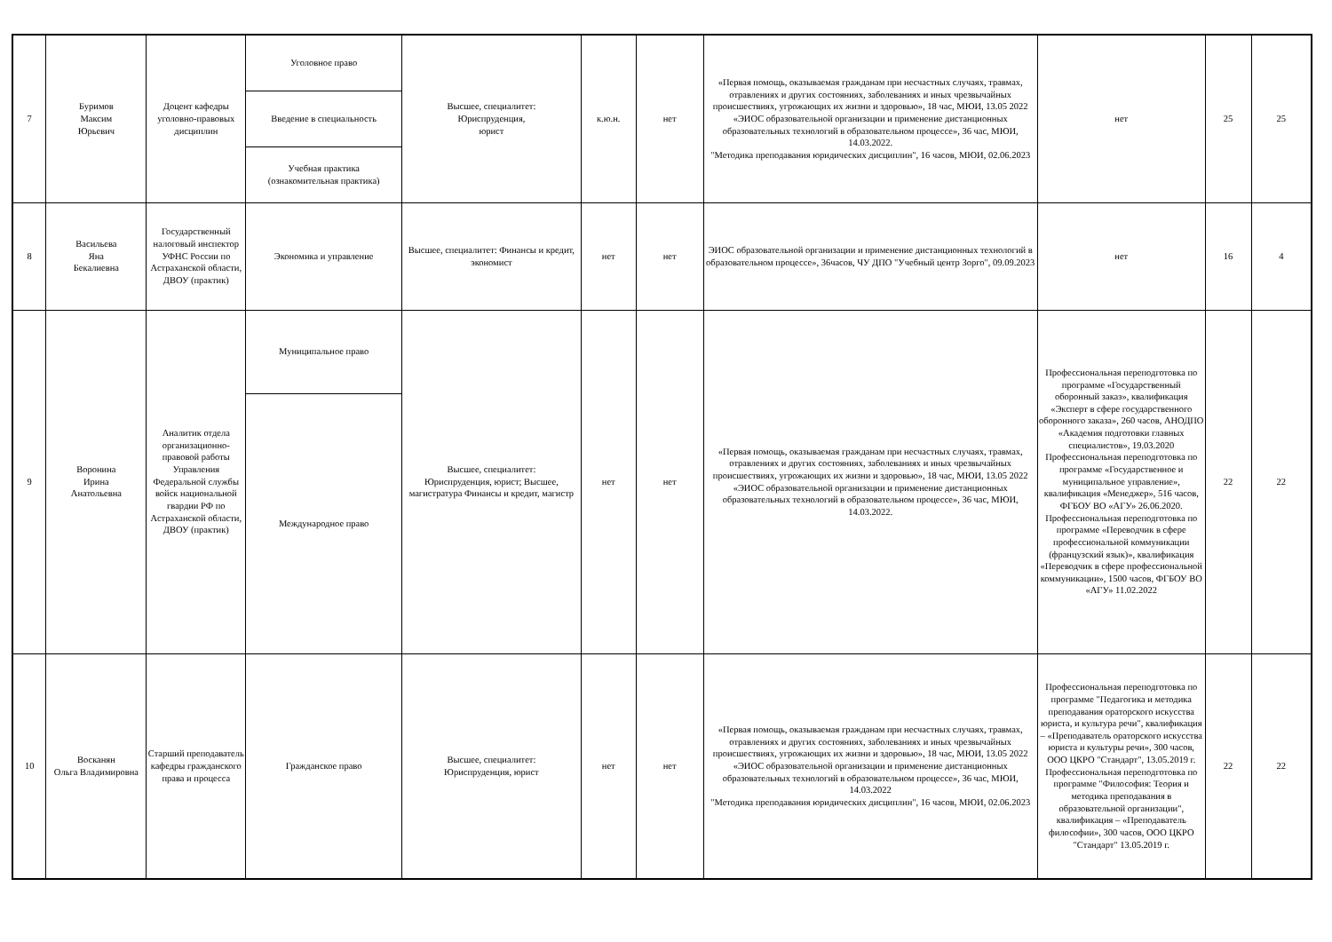| 7 | Буримов Максим Юрьевич | Доцент кафедры уголовно-правовых дисциплин | Уголовное право | Высшее, специалитет: Юриспруденция, юрист | к.ю.н. | нет | «Первая помощь, оказываемая гражданам при несчастных случаях, травмах, отравлениях и других состояниях, заболеваниях и иных чрезвычайных происшествиях, угрожающих их жизни и здоровью», 18 час, МЮИ, 13.05 2022 «ЭИОС образовательной организации и применение дистанционных образовательных технологий в образовательном процессе», 36 час, МЮИ, 14.03.2022. "Методика преподавания юридических дисциплин", 16 часов, МЮИ, 02.06.2023 | нет | 25 | 25 |
| | | | Введение в специальность | | | | | | | |
| | | | Учебная практика (ознакомительная практика) | | | | | | | |
| 8 | Васильева Яна Бекалиевна | Государственный налоговый инспектор УФНС России по Астраханской области, ДВОУ (практик) | Экономика и управление | Высшее, специалитет: Финансы и кредит, экономист | нет | нет | ЭИОС образовательной организации и применение дистанционных технологий в образовательном процессе», 36часов, ЧУ ДПО "Учебный центр Зорго", 09.09.2023 | нет | 16 | 4 |
| 9 | Воронина Ирина Анатольевна | Аналитик отдела организационно-правовой работы Управления Федеральной службы войск национальной гвардии РФ по Астраханской области, ДВОУ (практик) | Муниципальное право | Высшее, специалитет: Юриспруденция, юрист; Высшее, магистратура Финансы и кредит, магистр | нет | нет | «Первая помощь, оказываемая гражданам при несчастных случаях, травмах, отравлениях и других состояниях, заболеваниях и иных чрезвычайных происшествиях, угрожающих их жизни и здоровью», 18 час, МЮИ, 13.05 2022 «ЭИОС образовательной организации и применение дистанционных образовательных технологий в образовательном процессе», 36 час, МЮИ, 14.03.2022. | Профессиональная переподготовка по программе «Государственный оборонный заказ», квалификация «Эксперт в сфере государственного оборонного заказа», 260 часов, АНОДПО «Академия подготовки главных специалистов», 19.03.2020 Профессиональная переподготовка по программе «Государственное и муниципальное управление», квалификация «Менеджер», 516 часов, ФГБОУ ВО «АГУ» 26.06.2020. Профессиональная переподготовка по программе «Переводчик в сфере профессиональной коммуникации (французский язык)», квалификация «Переводчик в сфере профессиональной коммуникации», 1500 часов, ФГБОУ ВО «АГУ» 11.02.2022 | 22 | 22 |
| | | | Международное право | | | | | | | |
| 10 | Восканян Ольга Владимировна | Старший преподаватель кафедры гражданского права и процесса | Гражданское право | Высшее, специалитет: Юриспруденция, юрист | нет | нет | «Первая помощь, оказываемая гражданам при несчастных случаях, травмах, отравлениях и других состояниях, заболеваниях и иных чрезвычайных происшествиях, угрожающих их жизни и здоровью», 18 час, МЮИ, 13.05 2022 «ЭИОС образовательной организации и применение дистанционных образовательных технологий в образовательном процессе», 36 час, МЮИ, 14.03.2022 "Методика преподавания юридических дисциплин", 16 часов, МЮИ, 02.06.2023 | Профессиональная переподготовка по программе "Педагогика и методика преподавания ораторского искусства юриста, и культура речи", квалификация – «Преподаватель ораторского искусства юриста и культуры речи», 300 часов, ООО ЦКРО "Стандарт", 13.05.2019 г. Профессиональная переподготовка по программе "Философия: Теория и методика преподавания в образовательной организации", квалификация – «Преподаватель философии», 300 часов, ООО ЦКРО "Стандарт" 13.05.2019 г. | 22 | 22 |